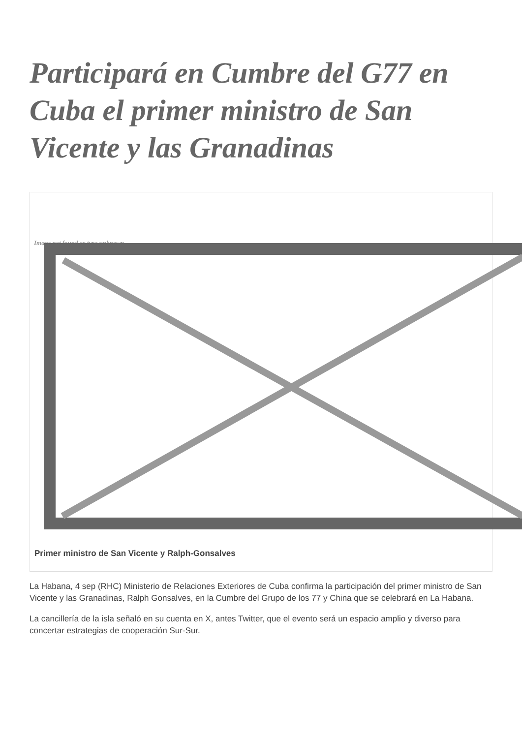Participará en Cumbre del G77 en Cuba el primer ministro de San Vicente y las Granadinas
Image not found or type unknown
Primer ministro de San Vicente y Ralph-Gonsalves
La Habana, 4 sep (RHC) Ministerio de Relaciones Exteriores de Cuba confirma la participación del primer ministro de San Vicente y las Granadinas, Ralph Gonsalves, en la Cumbre del Grupo de los 77 y China que se celebrará en La Habana.
La cancillería de la isla señaló en su cuenta en X, antes Twitter, que el evento será un espacio amplio y diverso para concertar estrategias de cooperación Sur-Sur.